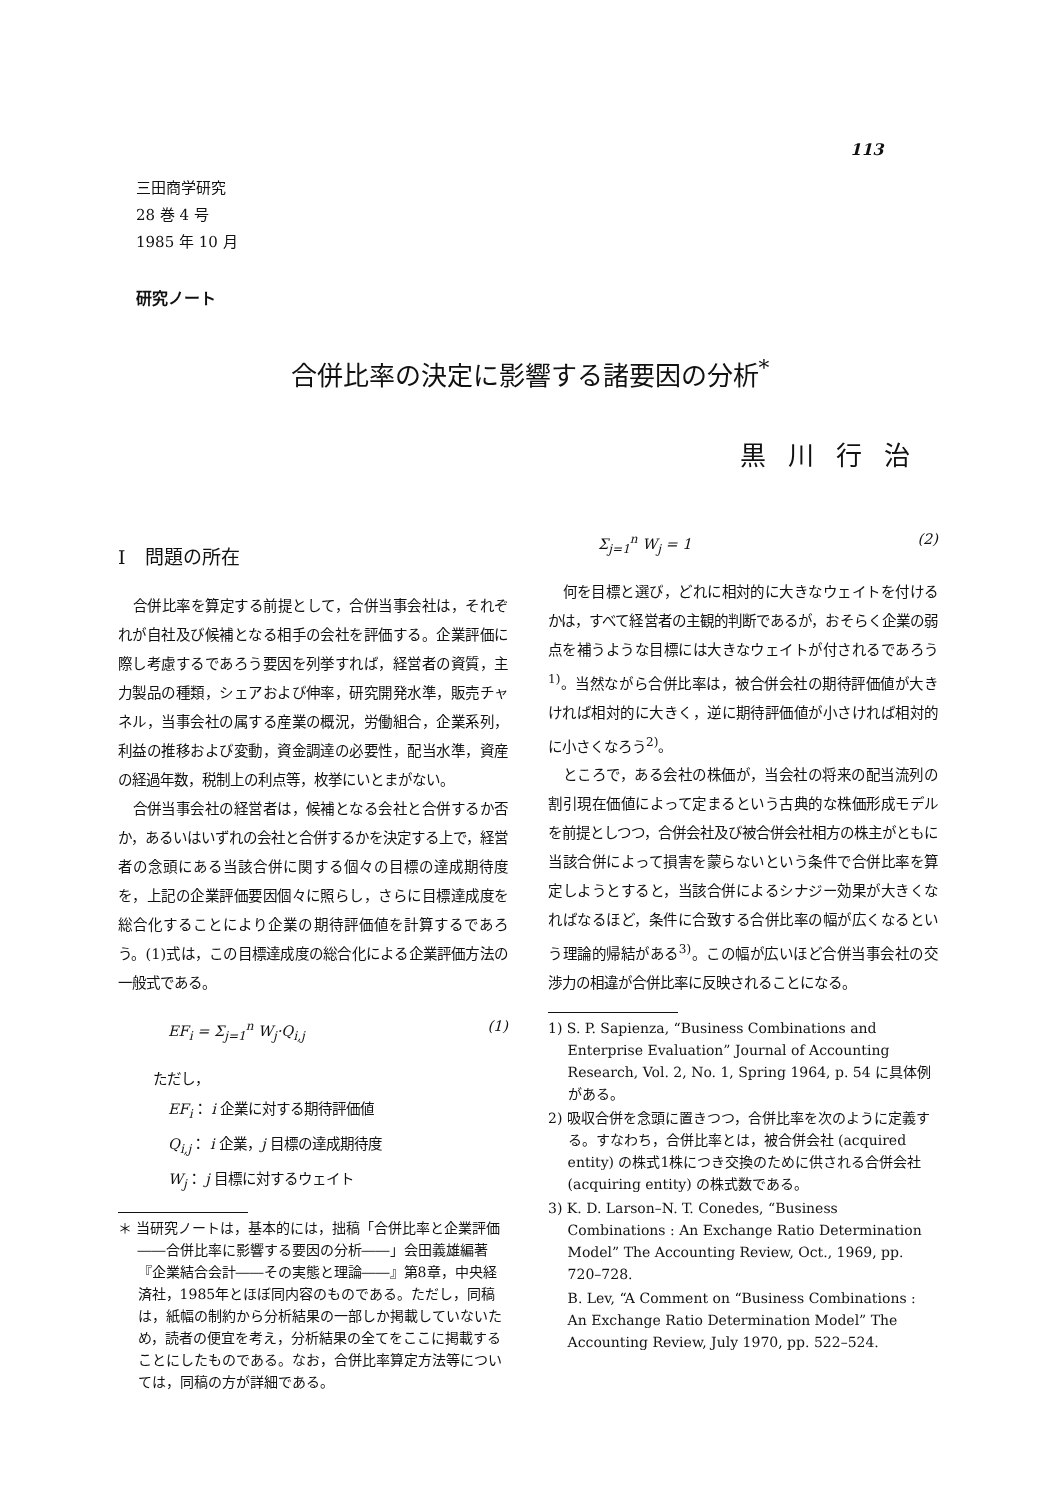113
三田商学研究
28 巻 4 号
1985 年 10 月
研究ノート
合併比率の決定に影響する諸要因の分析<sup>*</sup>
黒川行治
I　問題の所在
合併比率を算定する前提として，合併当事会社は，それぞれが自社及び候補となる相手の会社を評価する。企業評価に際し考慮するであろう要因を列挙すれば，経営者の資質，主力製品の種類，シェアおよび伸率，研究開発水準，販売チャネル，当事会社の属する産業の概況，労働組合，企業系列，利益の推移および変動，資金調達の必要性，配当水準，資産の経過年数，税制上の利点等，枚挙にいとまがない。
合併当事会社の経営者は，候補となる会社と合併するか否か，あるいはいずれの会社と合併するかを決定する上で，経営者の念頭にある当該合併に関する個々の目標の達成期待度を，上記の企業評価要因個々に照らし，さらに目標達成度を総合化することにより企業の期待評価値を計算するであろう。(1)式は，この目標達成度の総合化による企業評価方法の一般式である。
EF<sub>i</sub> = Σ<sub>j=1</sub><sup>n</sup> W<sub>j</sub>·Q<sub>i,j</sub> (1)
ただし，
EF<sub>i</sub>： i 企業に対する期待評価値
Q<sub>i,j</sub>： i 企業，j 目標の達成期待度
W<sub>j</sub>： j 目標に対するウェイト
＊ 当研究ノートは，基本的には，拙稿「合併比率と企業評価――合併比率に影響する要因の分析――」会田義雄編著『企業結合会計――その実態と理論――』第8章，中央経済社，1985年とほぼ同内容のものである。ただし，同稿は，紙幅の制約から分析結果の一部しか掲載していないため，読者の便宜を考え，分析結果の全てをここに掲載することにしたものである。なお，合併比率算定方法等については，同稿の方が詳細である。
Σ<sub>j=1</sub><sup>n</sup> W<sub>j</sub> = 1 (2)
何を目標と選び，どれに相対的に大きなウェイトを付けるかは，すべて経営者の主観的判断であるが，おそらく企業の弱点を補うような目標には大きなウェイトが付されるであろう<sup>1)</sup>。当然ながら合併比率は，被合併会社の期待評価値が大きければ相対的に大きく，逆に期待評価値が小さければ相対的に小さくなろう<sup>2)</sup>。
ところで，ある会社の株価が，当会社の将来の配当流列の割引現在価値によって定まるという古典的な株価形成モデルを前提としつつ，合併会社及び被合併会社相方の株主がともに当該合併によって損害を蒙らないという条件で合併比率を算定しようとすると，当該合併によるシナジー効果が大きくなればなるほど，条件に合致する合併比率の幅が広くなるという理論的帰結がある<sup>3)</sup>。この幅が広いほど合併当事会社の交渉力の相違が合併比率に反映されることになる。
1) S. P. Sapienza, “Business Combinations and Enterprise Evaluation” Journal of Accounting Research, Vol. 2, No. 1, Spring 1964, p. 54 に具体例がある。
2) 吸収合併を念頭に置きつつ，合併比率を次のように定義する。すなわち，合併比率とは，被合併会社 (acquired entity) の株式1株につき交換のために供される合併会社 (acquiring entity) の株式数である。
3) K. D. Larson–N. T. Conedes, “Business Combinations : An Exchange Ratio Determination Model” The Accounting Review, Oct., 1969, pp. 720–728.
B. Lev, “A Comment on “Business Combinations : An Exchange Ratio Determination Model” The Accounting Review, July 1970, pp. 522–524.